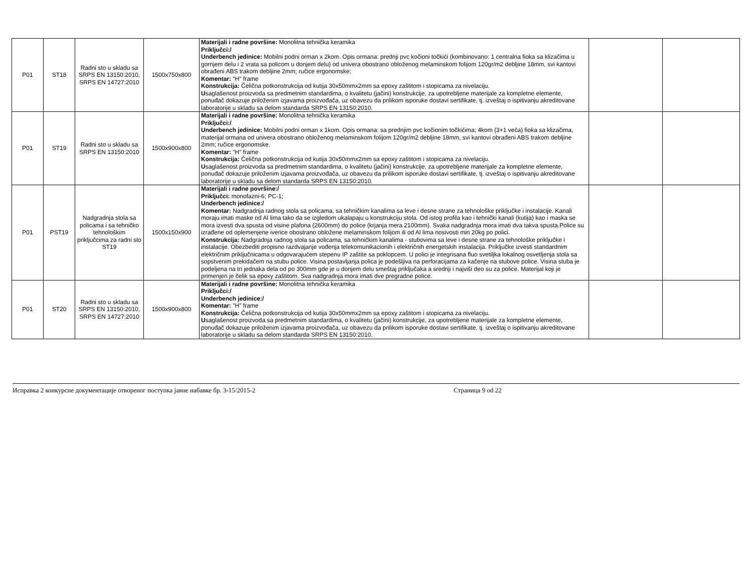| P01 | ST18 | Radni sto u skladu sa SRPS EN 13150:2010, SRPS EN 14727:2010 | 1500x750x800 | Materijali i radne površine: Monolitna tehnička keramika Priključci:/ Underbench jedinice: Mobilni podni orman x 2kom. Opis ormana: prednji pvc kočioni točkići (kombinovano: 1 centralna fioka sa klizačima u gornjem delu i 2 vrata sa policom u donjem delu) od univera obostrano obloženog melaminskom folijom 120gr/m2 debljine 18mm, svi kantovi obrađeni ABS trakom debljine 2mm; ručice ergonomske; Komentar: "H" frame Konstrukcija: Čelična potkonstrukcija od kutija 30x50mmx2mm sa epoxy zaštitom i stopicama za nivelaciju. U saglašenost proizvoda sa predmetnim standardima, o kvalitetu (jačini) konstrukcije, za upotrebljene materijale za kompletne elemente, ponuđač dokazuje priloženim izjavama proizvođača, uz obavezu da prilikom isporuke dostavi sertifikate, tj. izveštaj o ispitivanju akreditovane laboratorije u skladu sa delom standarda SRPS EN 13150:2010. | | |
| P01 | ST19 | Radni sto u skladu sa SRPS EN 13150:2010 | 1500x900x800 | Materijali i radne površine: Monolitna tehnička keramika Priključci:/ Underbench jedinice: Mobilni podni orman x 1kom. Opis ormana: sa prednjim pvc kočionim točkićima; 4kom (3+1 veća) fioka sa klizačima, materijal ormana od univera obostrano obloženog melaminskom folijom 120gr/m2 debljine 18mm, svi kantovi obrađeni ABS trakom debljine 2mm; ručice ergonomske. Komentar: "H" frame Konstrukcija: Čelična potkonstrukcija od kutija 30x50mmx2mm sa epoxy zaštitom i stopicama za nivelaciju. U saglašenost proizvoda sa predmetnim standardima, o kvalitetu (jačini) konstrukcije, za upotrebljene materijale za kompletne elemente, ponuđač dokazuje priloženim izjavama proizvođača, uz obavezu da prilikom isporuke dostavi sertifikate, tj. izveštaj o ispitivanju akreditovane laboratorije u skladu sa delom standarda SRPS EN 13150:2010. | | |
| P01 | PST19 | Nadgradnja stola sa policama i sa tehničko tehnološkim priključcima za radni sto ST19 | 1500x150x900 | Materijali i radne površine:/ Priključci: monofazni-6; PC-1; Underbench jedinice:/ Komentar: Nadgradnja radnog stola sa policama, sa tehničkim kanalima sa leve i desne strane za tehnološke priključke i instalacije. Kanali moraju imati maske od Al lima tako da se izgledom ukalapaju u konstrukciju stola. Od istog profila kao i tehnički kanali (kutija) kao i maska se mora izvesti dva spusta od visine plafona (2600mm) do police (krjanja mera 2100mm). Svaka nadgradnja mora imati dva takva spusta.Police su izrađene od oplemenjene iverice obostrano obložene melaminskom folijom ili od Al lima nosivosti min 20kg po polici. Konstrukcija: Nadgradnja radnog stola sa policama, sa tehničkim kanalima - stubovima sa leve i desne strane za tehnološke priključke i instalacije. Obezbediti propisno razdvajanje vođenja telekomunikacionih i električnih energetskih instalacija. Priključke izvesti standardnim električnim priključnicama u odgovarajućem stepenu IP zaštite sa poklopcem. U polici je integrisana fluo svetiljka lokalnog osvetljenja stola sa sopstvenim prekidačem na stubu police. Visina postavljanja polica je podešljiva na perforacijama za kačenje na stubove police. Visina stuba je podeljena na tri jednaka dela od po 300mm gde je u donjem delu smeštaj priključaka a srednji i najviši deo su za police. Materijal koji je primenjen je čelik sa epoxy zaštitom. Sva nadgradnja mora imati dve pregradne police. | | |
| P01 | ST20 | Radni sto u skladu sa SRPS EN 13150:2010, SRPS EN 14727:2010 | 1500x900x800 | Materijali i radne površine: Monolitna tehnička keramika Priključci:/ Underbench jedinice:/ Komentar: "H" frame Konstrukcija: Čelična potkonstrukcija od kutija 30x50mmx2mm sa epoxy zaštitom i stopicama za nivelaciju. U saglašenost proizvoda sa predmetnim standardima, o kvalitetu (jačini) konstrukcije, za upotrebljene materijale za kompletne elemente, ponuđač dokazuje priloženim izjavama proizvođača, uz obavezu da prilikom isporuke dostavi sertifikate, tj. izveštaj o ispitivanju akreditovane laboratorije u skladu sa delom standarda SRPS EN 13150:2010. | | |
Исправка 2 конкурсне документације отвореног поступка јавне набавке бр. 3-15/2015-2 Страница 9 od 22